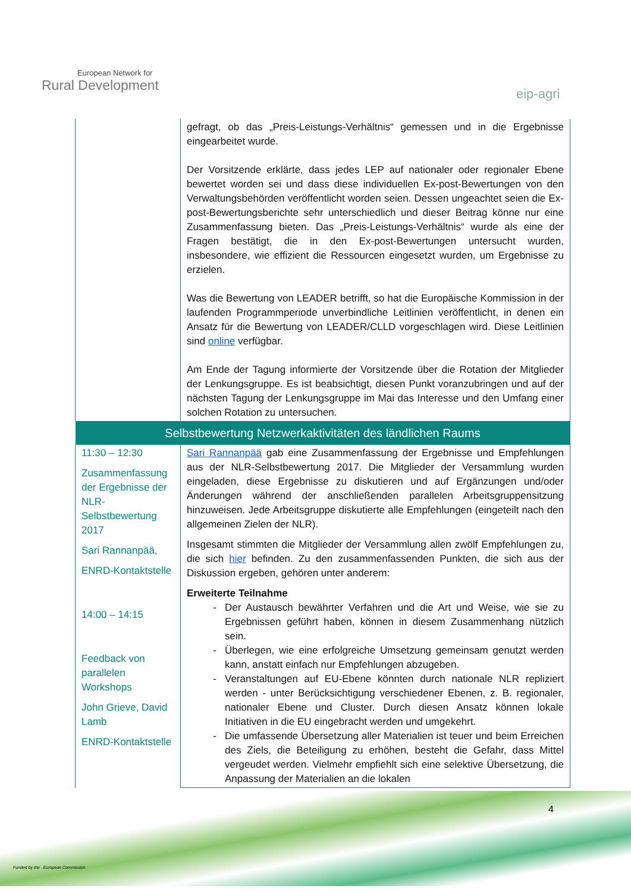European Network for
Rural Development
eip-agri
| | gefragt, ob das „Preis-Leistungs-Verhältnis“ gemessen und in die Ergebnisse eingearbeitet wurde. Der Vorsitzende erklärte, dass jedes LEP auf nationaler oder regionaler Ebene bewertet worden sei und dass diese individuellen Ex-post-Bewertungen von den Verwaltungsbehörden veröffentlicht worden seien. Dessen ungeachtet seien die Ex-post-Bewertungsberichte sehr unterschiedlich und dieser Beitrag könne nur eine Zusammenfassung bieten. Das „Preis-Leistungs-Verhältnis“ wurde als eine der Fragen bestätigt, die in den Ex-post-Bewertungen untersucht wurden, insbesondere, wie effizient die Ressourcen eingesetzt wurden, um Ergebnisse zu erzielen. Was die Bewertung von LEADER betrifft, so hat die Europäische Kommission in der laufenden Programmperiode unverbindliche Leitlinien veröffentlicht, in denen ein Ansatz für die Bewertung von LEADER/CLLD vorgeschlagen wird. Diese Leitlinien sind online verfügbar. Am Ende der Tagung informierte der Vorsitzende über die Rotation der Mitglieder der Lenkungsgruppe. Es ist beabsichtigt, diesen Punkt voranzubringen und auf der nächsten Tagung der Lenkungsgruppe im Mai das Interesse und den Umfang einer solchen Rotation zu untersuchen. |
| Selbstbewertung Netzwerkaktivitäten des ländlichen Raums | |
| 11:30 – 12:30 Zusammenfassung der Ergebnisse der NLR-Selbstbewertung 2017 Sari Rannanpää, ENRD-Kontaktstelle 14:00 – 14:15 Feedback von parallelen Workshops John Grieve, David Lamb ENRD-Kontaktstelle | Sari Rannanpää gab eine Zusammenfassung der Ergebnisse und Empfehlungen aus der NLR-Selbstbewertung 2017. Die Mitglieder der Versammlung wurden eingeladen, diese Ergebnisse zu diskutieren und auf Ergänzungen und/oder Änderungen während der anschließenden parallelen Arbeitsgruppensitzung hinzuweisen. Jede Arbeitsgruppe diskutierte alle Empfehlungen (eingeteilt nach den allgemeinen Zielen der NLR). Insgesamt stimmten die Mitglieder der Versammlung allen zwölf Empfehlungen zu, die sich hier befinden. Zu den zusammenfassenden Punkten, die sich aus der Diskussion ergeben, gehören unter anderem: Erweiterte Teilnahme Der Austausch bewährter Verfahren und die Art und Weise, wie sie zu Ergebnissen geführt haben, können in diesem Zusammenhang nützlich sein. Überlegen, wie eine erfolgreiche Umsetzung gemeinsam genutzt werden kann, anstatt einfach nur Empfehlungen abzugeben. Veranstaltungen auf EU-Ebene könnten durch nationale NLR repliziert werden - unter Berücksichtigung verschiedener Ebenen, z. B. regionaler, nationaler Ebene und Cluster. Durch diesen Ansatz können lokale Initiativen in die EU eingebracht werden und umgekehrt. Die umfassende Übersetzung aller Materialien ist teuer und beim Erreichen des Ziels, die Beteiligung zu erhöhen, besteht die Gefahr, dass Mittel vergeudet werden. Vielmehr empfiehlt sich eine selektive Übersetzung, die Anpassung der Materialien an die lokalen |
4
Funded by the European Commission